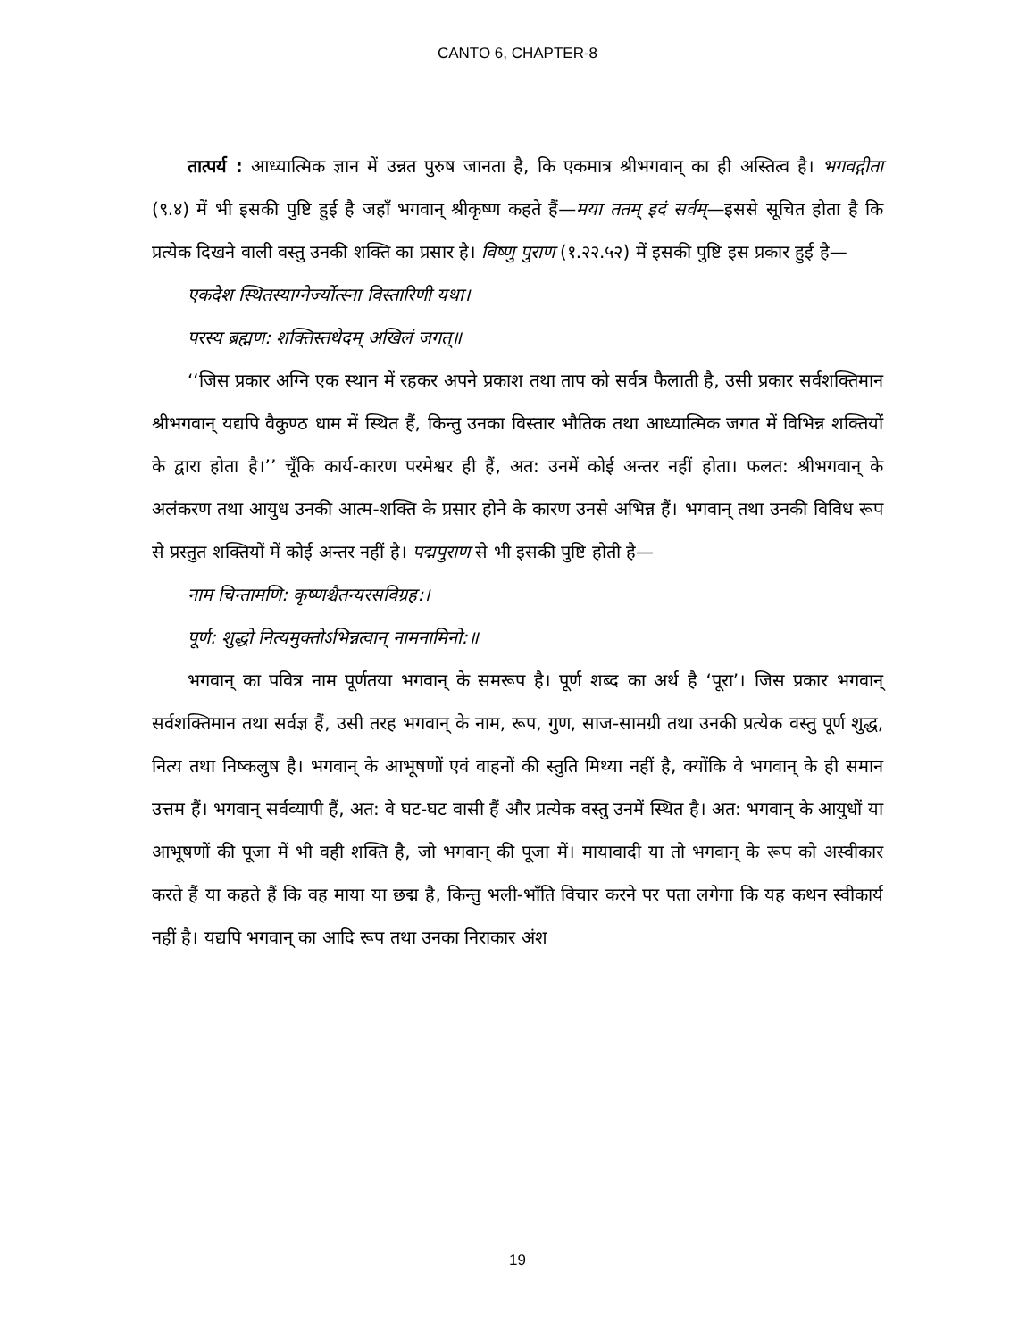CANTO 6, CHAPTER-8
तात्पर्य : आध्यात्मिक ज्ञान में उन्नत पुरुष जानता है, कि एकमात्र श्रीभगवान् का ही अस्तित्व है। भगवद्गीता (९.४) में भी इसकी पुष्टि हुई है जहाँ भगवान् श्रीकृष्ण कहते हैं—मया ततम् इदं सर्वम्—इससे सूचित होता है कि प्रत्येक दिखने वाली वस्तु उनकी शक्ति का प्रसार है। विष्णु पुराण (१.२२.५२) में इसकी पुष्टि इस प्रकार हुई है—
एकदेश स्थितस्याग्नेर्ज्योत्स्ना विस्तारिणी यथा।
परस्य ब्रह्मण: शक्तिस्तथेदम् अखिलं जगत्॥
‘‘जिस प्रकार अग्नि एक स्थान में रहकर अपने प्रकाश तथा ताप को सर्वत्र फैलाती है, उसी प्रकार सर्वशक्तिमान श्रीभगवान् यद्यपि वैकुण्ठ धाम में स्थित हैं, किन्तु उनका विस्तार भौतिक तथा आध्यात्मिक जगत में विभिन्न शक्तियों के द्वारा होता है।’’ चूँकि कार्य-कारण परमेश्वर ही हैं, अत: उनमें कोई अन्तर नहीं होता। फलत: श्रीभगवान् के अलंकरण तथा आयुध उनकी आत्म-शक्ति के प्रसार होने के कारण उनसे अभिन्न हैं। भगवान् तथा उनकी विविध रूप से प्रस्तुत शक्तियों में कोई अन्तर नहीं है। पद्मपुराण से भी इसकी पुष्टि होती है—
नाम चिन्तामणि: कृष्णश्चैतन्यरसविग्रह:।
पूर्ण: शुद्धो नित्यमुक्तोऽभिन्नत्वान् नामनामिनो:॥
भगवान् का पवित्र नाम पूर्णतया भगवान् के समरूप है। पूर्ण शब्द का अर्थ है ‘पूरा’। जिस प्रकार भगवान् सर्वशक्तिमान तथा सर्वज्ञ हैं, उसी तरह भगवान् के नाम, रूप, गुण, साज-सामग्री तथा उनकी प्रत्येक वस्तु पूर्ण शुद्ध, नित्य तथा निष्कलुष है। भगवान् के आभूषणों एवं वाहनों की स्तुति मिथ्या नहीं है, क्योंकि वे भगवान् के ही समान उत्तम हैं। भगवान् सर्वव्यापी हैं, अत: वे घट-घट वासी हैं और प्रत्येक वस्तु उनमें स्थित है। अत: भगवान् के आयुधों या आभूषणों की पूजा में भी वही शक्ति है, जो भगवान् की पूजा में। मायावादी या तो भगवान् के रूप को अस्वीकार करते हैं या कहते हैं कि वह माया या छद्म है, किन्तु भली-भाँति विचार करने पर पता लगेगा कि यह कथन स्वीकार्य नहीं है। यद्यपि भगवान् का आदि रूप तथा उनका निराकार अंश
19